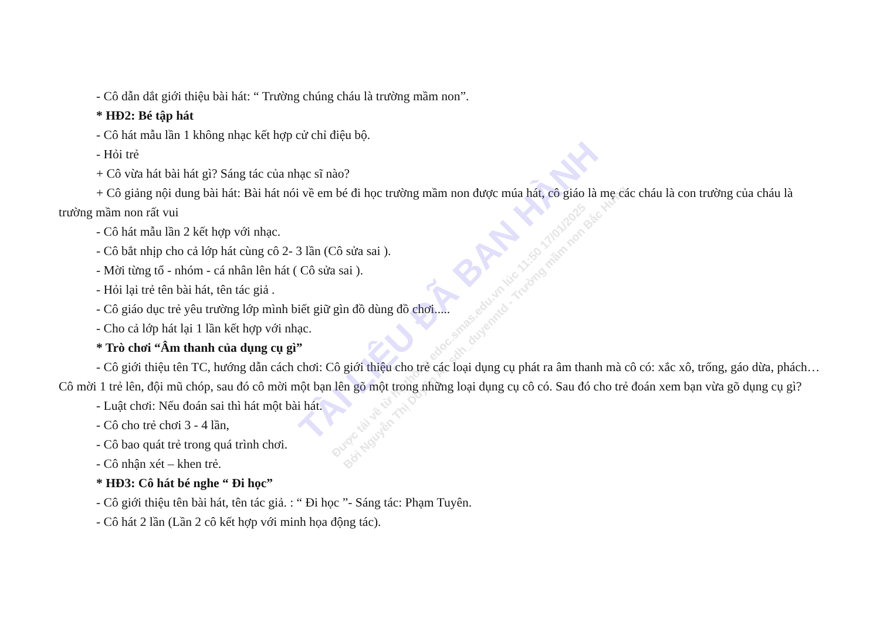TÀI LIỆU ĐÃ BAN HÀNH
Được tải về từ hệ thống edoc.smas.edu.vn lúc 11:50 17/01/2025
Bởi Nguyễn Thị Duyên A - sdh_duyenntd - Trường mầm non Bắc Hưng
- Cô dẫn dắt giới thiệu bài hát: “ Trường chúng cháu là trường mầm non”.
* HĐ2: Bé tập hát
- Cô hát mẫu lần 1 không nhạc kết hợp cử chỉ điệu bộ.
- Hỏi trẻ
+ Cô vừa hát bài hát gì? Sáng tác của nhạc sĩ nào?
+ Cô giảng nội dung bài hát: Bài hát nói về em bé đi học trường mầm non được múa hát, cô giáo là mẹ các cháu là con trường của cháu là trường mầm non rất vui
- Cô hát mẫu lần 2 kết hợp với nhạc.
- Cô bắt nhịp cho cả lớp hát cùng cô 2- 3 lần (Cô sửa sai ).
- Mời từng tổ - nhóm - cá nhân lên hát ( Cô sửa sai ).
- Hỏi lại trẻ tên bài hát, tên tác giả .
- Cô giáo dục trẻ yêu trường lớp mình biết giữ gìn đồ dùng đồ chơi.....
- Cho cả lớp hát lại 1 lần kết hợp với nhạc.
* Trò chơi “Âm thanh của dụng cụ gì”
- Cô giới thiệu tên TC, hướng dẫn cách chơi: Cô giới thiệu cho trẻ các loại dụng cụ phát ra âm thanh mà cô có: xắc xô, trống, gáo dừa, phách…Cô mời 1 trẻ lên, đội mũ chóp, sau đó cô mời một bạn lên gõ một trong những loại dụng cụ cô có. Sau đó cho trẻ đoán xem bạn vừa gõ dụng cụ gì?
- Luật chơi: Nếu đoán sai thì hát một bài hát.
- Cô cho trẻ chơi 3 - 4 lần,
- Cô bao quát trẻ trong quá trình chơi.
- Cô nhận xét – khen trẻ.
* HĐ3: Cô hát bé nghe “ Đi học”
- Cô giới thiệu tên bài hát, tên tác giả. : “ Đi học ”- Sáng tác: Phạm Tuyên.
- Cô hát 2 lần (Lần 2 cô kết hợp với minh họa động tác).